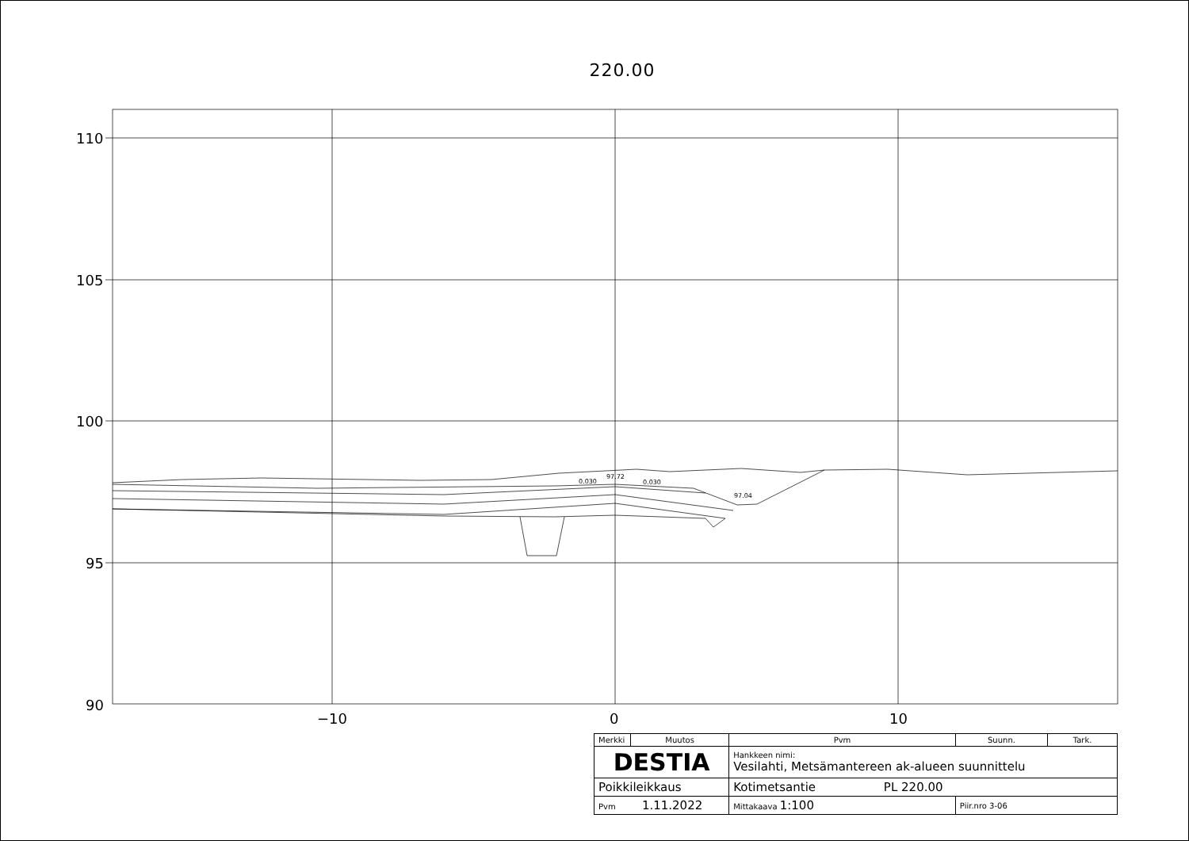220.00
0.030
0.030
97.72
97.04
110
105
100
95
90
−10
0
10
| Merkki | Muutos | | Pvm | Suunn. | Tark. |
| DESTIA | | Hankkeen nimi: Vesilahti, Metsämantereen ak-alueen suunnittelu | | | |
| Poikkileikkaus | | Kotimetsantie PL 220.00 | | | |
| Pvm 1.11.2022 | | Mittakaava 1:100 | | Piir.nro 3-06 | |